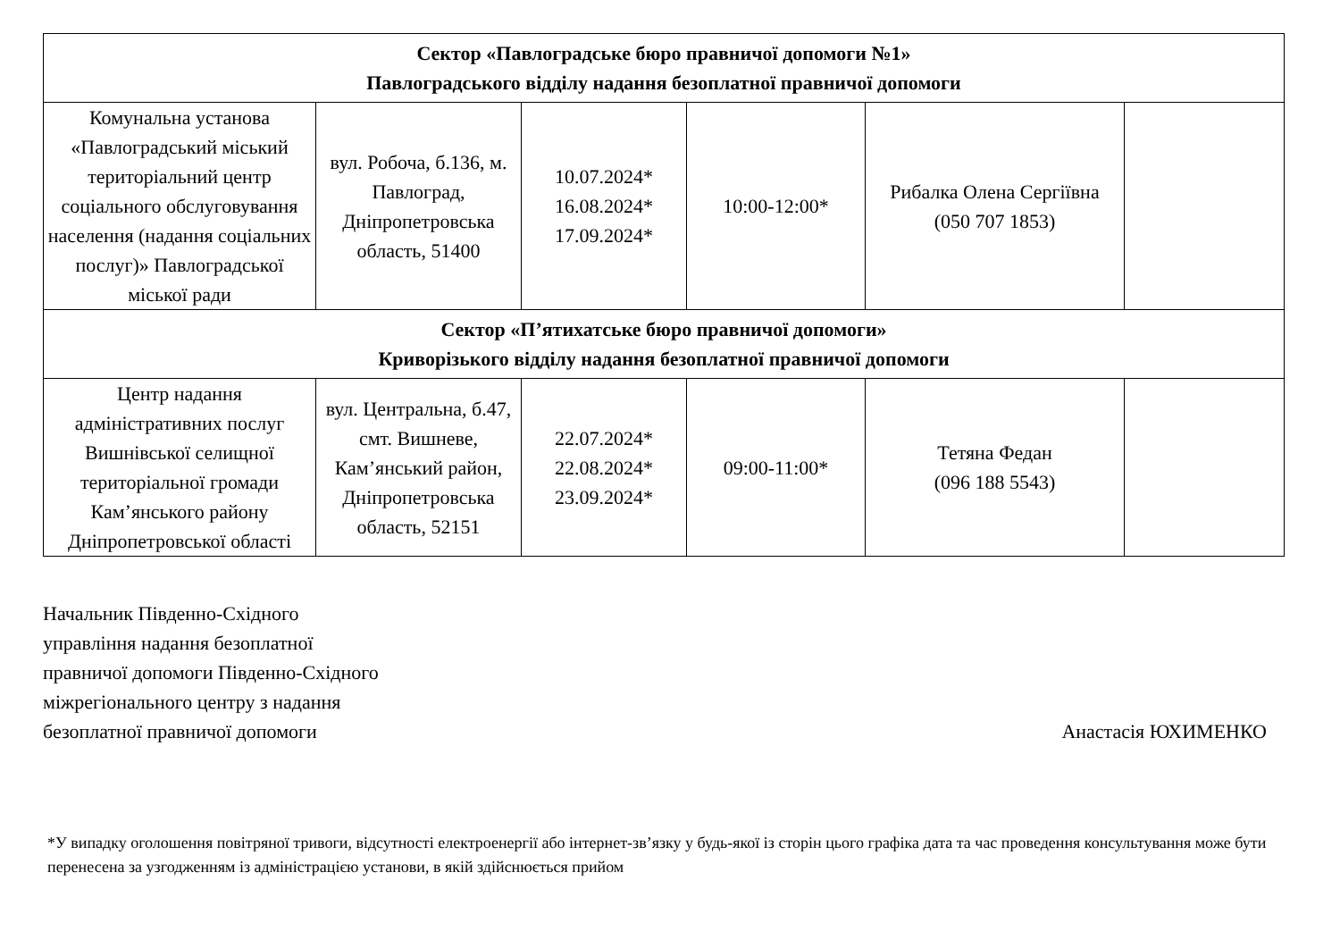| Сектор «Павлоградське бюро правничої допомоги №1» Павлоградського відділу надання безоплатної правничої допомоги | | | | | |
| Комунальна установа «Павлоградський міський територіальний центр соціального обслуговування населення (надання соціальних послуг)» Павлоградської міської ради | вул. Робоча, б.136, м. Павлоград, Дніпропетровська область, 51400 | 10.07.2024* 16.08.2024* 17.09.2024* | 10:00-12:00* | Рибалка Олена Сергіївна (050 707 1853) | |
| Сектор «П’ятихатське бюро правничої допомоги» Криворізького відділу надання безоплатної правничої допомоги | | | | | |
| Центр надання адміністративних послуг Вишнівської селищної територіальної громади Кам’янського району Дніпропетровської області | вул. Центральна, б.47, смт. Вишневе, Кам’янський район, Дніпропетровська область, 52151 | 22.07.2024* 22.08.2024* 23.09.2024* | 09:00-11:00* | Тетяна Федан (096 188 5543) | |
Начальник Південно-Східного
управління надання безоплатної
правничої допомоги Південно-Східного
міжрегіонального центру з надання
безоплатної правничої допомоги
Анастасія ЮХИМЕНКО
*У випадку оголошення повітряної тривоги, відсутності електроенергії або інтернет-зв’язку у будь-якої із сторін цього графіка дата та час проведення консультування може бути перенесена за узгодженням із адміністрацією установи, в якій здійснюється прийом